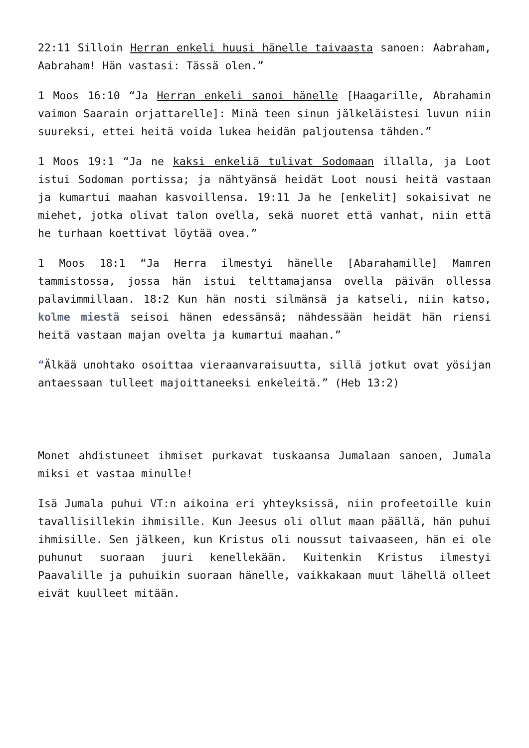22:11 Silloin Herran enkeli huusi hänelle taivaasta sanoen: Aabraham, Aabraham! Hän vastasi: Tässä olen.”
1 Moos 16:10 “Ja Herran enkeli sanoi hänelle [Haagarille, Abrahamin vaimon Saarain orjattarelle]: Minä teen sinun jälkeläistesi luvun niin suureksi, ettei heitä voida lukea heidän paljoutensa tähden.”
1 Moos 19:1 “Ja ne kaksi enkeliä tulivat Sodomaan illalla, ja Loot istui Sodoman portissa; ja nähtyänsä heidät Loot nousi heitä vastaan ja kumartui maahan kasvoillensa. 19:11 Ja he [enkelit] sokaisivat ne miehet, jotka olivat talon ovella, sekä nuoret että vanhat, niin että he turhaan koettivat löytää ovea.”
1 Moos 18:1 “Ja Herra ilmestyi hänelle [Abarahamille] Mamren tammistossa, jossa hän istui telttamajansa ovella päivän ollessa palavimmillaan. 18:2 Kun hän nosti silmänsä ja katseli, niin katso, kolme miestä seisoi hänen edessänsä; nähdessään heidät hän riensi heitä vastaan majan ovelta ja kumartui maahan.”
“Älkää unohtako osoittaa vieraanvaraisuutta, sillä jotkut ovat yösijan antaessaan tulleet majoittaneeksi enkeleitä.” (Heb 13:2)
Monet ahdistuneet ihmiset purkavat tuskaansa Jumalaan sanoen, Jumala miksi et vastaa minulle!
Isä Jumala puhui VT:n aikoina eri yhteyksissä, niin profeetoille kuin tavallisillekin ihmisille. Kun Jeesus oli ollut maan päällä, hän puhui ihmisille. Sen jälkeen, kun Kristus oli noussut taivaaseen, hän ei ole puhunut suoraan juuri kenellekään. Kuitenkin Kristus ilmestyi Paavalille ja puhuikin suoraan hänelle, vaikkakaan muut lähellä olleet eivät kuulleet mitään.